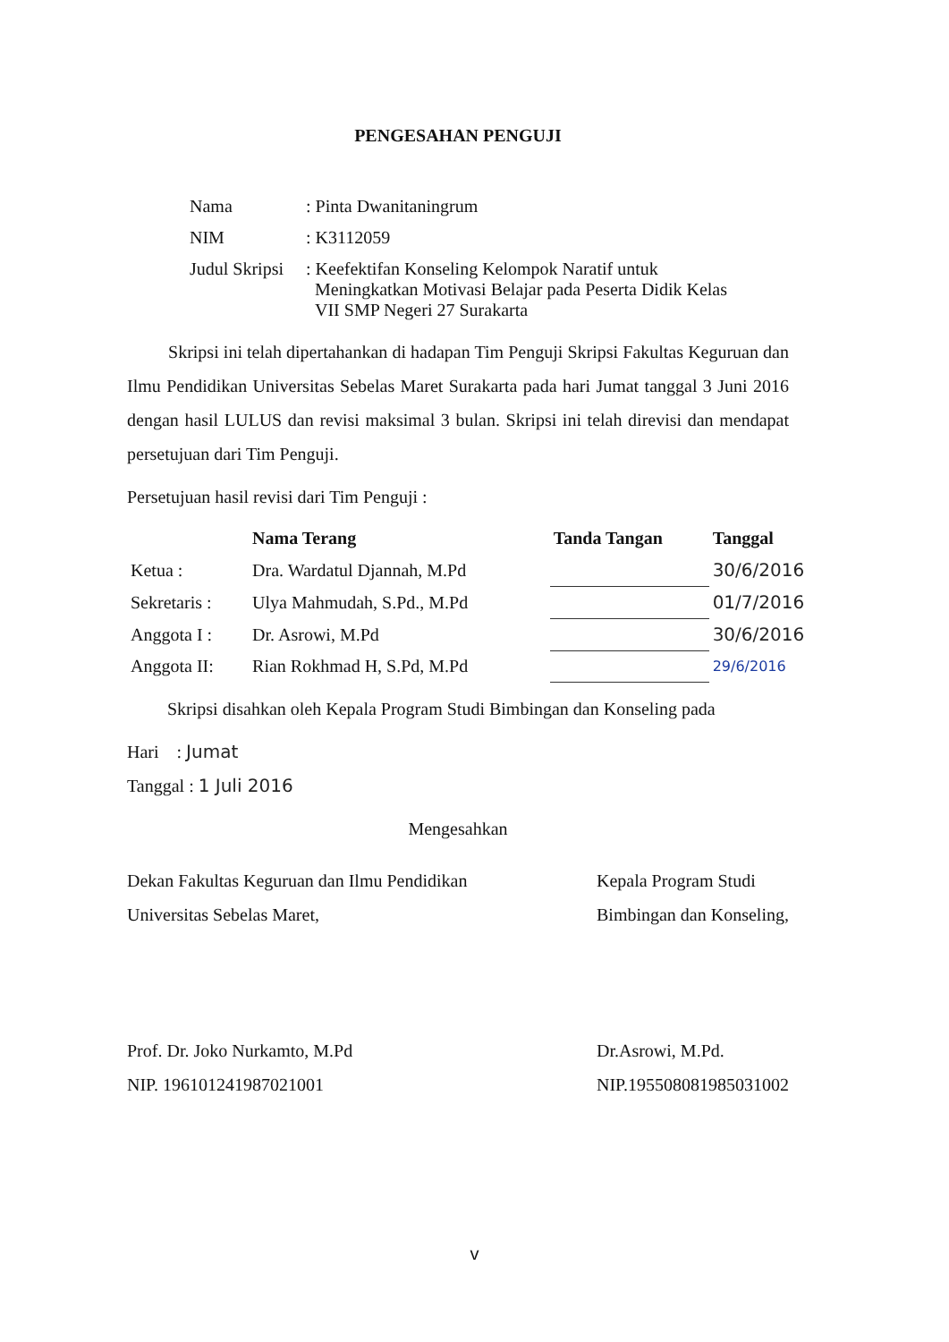PENGESAHAN PENGUJI
| Nama | : Pinta Dwanitaningrum |
| NIM | : K3112059 |
| Judul Skripsi | : Keefektifan Konseling Kelompok Naratif untuk Meningkatkan Motivasi Belajar pada Peserta Didik Kelas VII SMP Negeri 27 Surakarta |
Skripsi ini telah dipertahankan di hadapan Tim Penguji Skripsi Fakultas Keguruan dan Ilmu Pendidikan Universitas Sebelas Maret Surakarta pada hari Jumat tanggal 3 Juni 2016 dengan hasil LULUS dan revisi maksimal 3 bulan. Skripsi ini telah direvisi dan mendapat persetujuan dari Tim Penguji.
Persetujuan hasil revisi dari Tim Penguji :
| | Nama Terang | Tanda Tangan | Tanggal |
| --- | --- | --- | --- |
| Ketua : | Dra. Wardatul Djannah, M.Pd | | 30/6/2016 |
| Sekretaris : | Ulya Mahmudah, S.Pd., M.Pd | | 01/7/2016 |
| Anggota I : | Dr. Asrowi, M.Pd | | 30/6/2016 |
| Anggota II: | Rian Rokhmad H, S.Pd, M.Pd | | 29/6/2016 |
Skripsi disahkan oleh Kepala Program Studi Bimbingan dan Konseling pada
Hari : Jumat
Tanggal : 1 Juli 2016
Mengesahkan
Dekan Fakultas Keguruan dan Ilmu Pendidikan
Universitas Sebelas Maret,
Prof. Dr. Joko Nurkamto, M.Pd
NIP. 196101241987021001
Kepala Program Studi
Bimbingan dan Konseling,
Dr.Asrowi, M.Pd.
NIP.195508081985031002
v